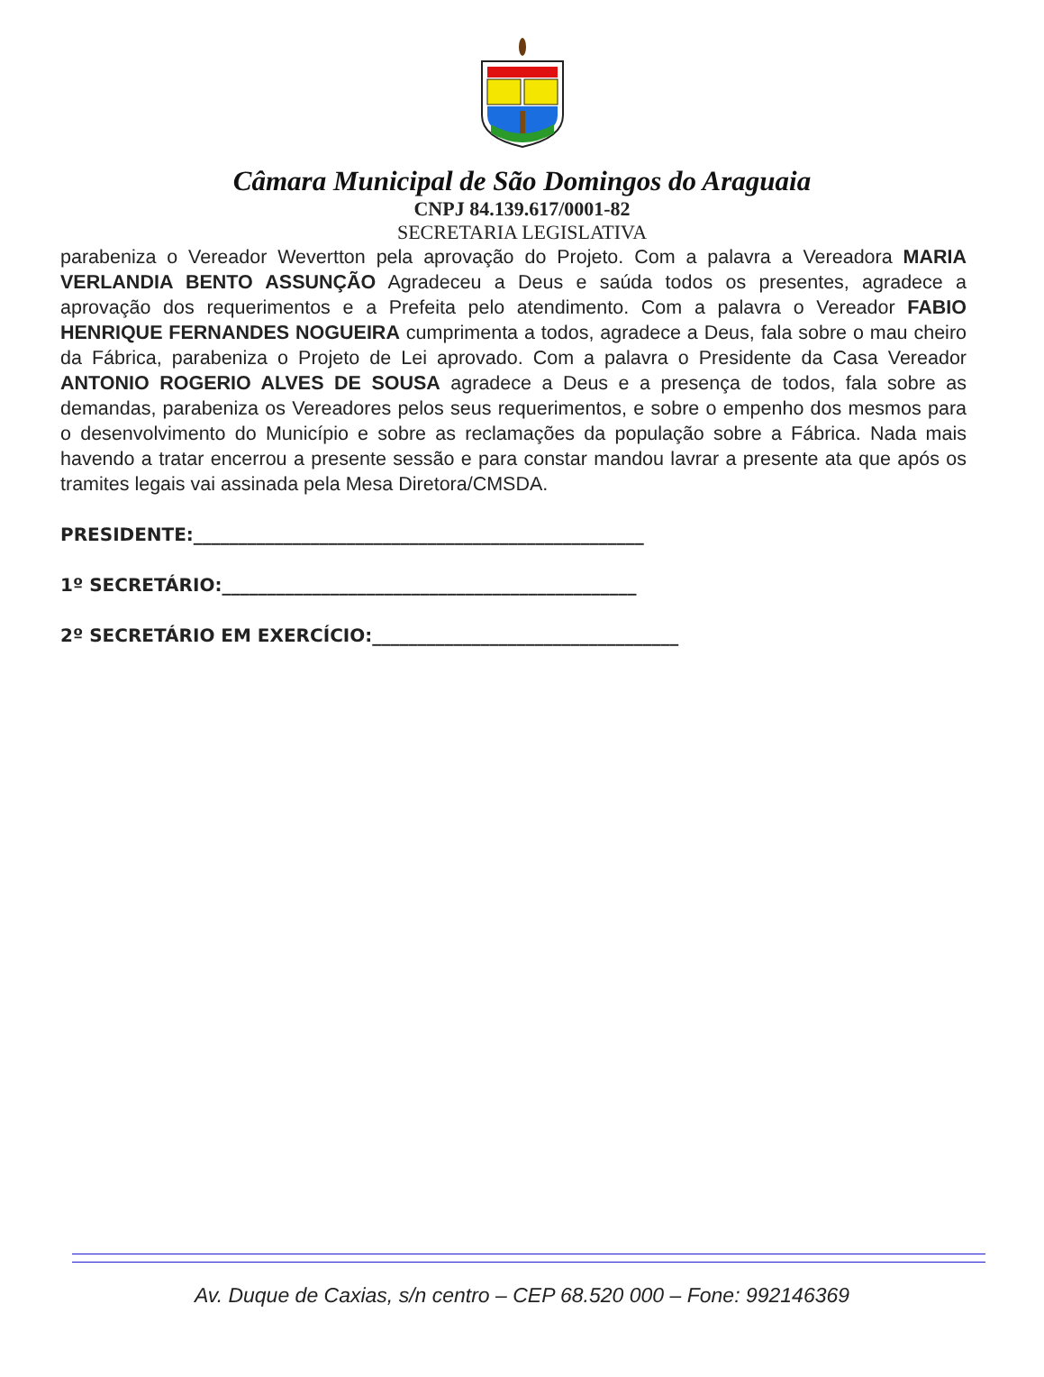Câmara Municipal de São Domingos do Araguaia
CNPJ 84.139.617/0001-82
SECRETARIA LEGISLATIVA
parabeniza o Vereador Wevertton pela aprovação do Projeto. Com a palavra a Vereadora MARIA VERLANDIA BENTO ASSUNÇÃO Agradeceu a Deus e saúda todos os presentes, agradece a aprovação dos requerimentos e a Prefeita pelo atendimento. Com a palavra o Vereador FABIO HENRIQUE FERNANDES NOGUEIRA cumprimenta a todos, agradece a Deus, fala sobre o mau cheiro da Fábrica, parabeniza o Projeto de Lei aprovado. Com a palavra o Presidente da Casa Vereador ANTONIO ROGERIO ALVES DE SOUSA agradece a Deus e a presença de todos, fala sobre as demandas, parabeniza os Vereadores pelos seus requerimentos, e sobre o empenho dos mesmos para o desenvolvimento do Município e sobre as reclamações da população sobre a Fábrica. Nada mais havendo a tratar encerrou a presente sessão e para constar mandou lavrar a presente ata que após os tramites legais vai assinada pela Mesa Diretora/CMSDA.
PRESIDENTE:__________________________________________________
1º SECRETÁRIO:______________________________________________
2º SECRETÁRIO EM EXERCÍCIO:__________________________________
Av. Duque de Caxias, s/n centro – CEP 68.520 000 – Fone: 992146369